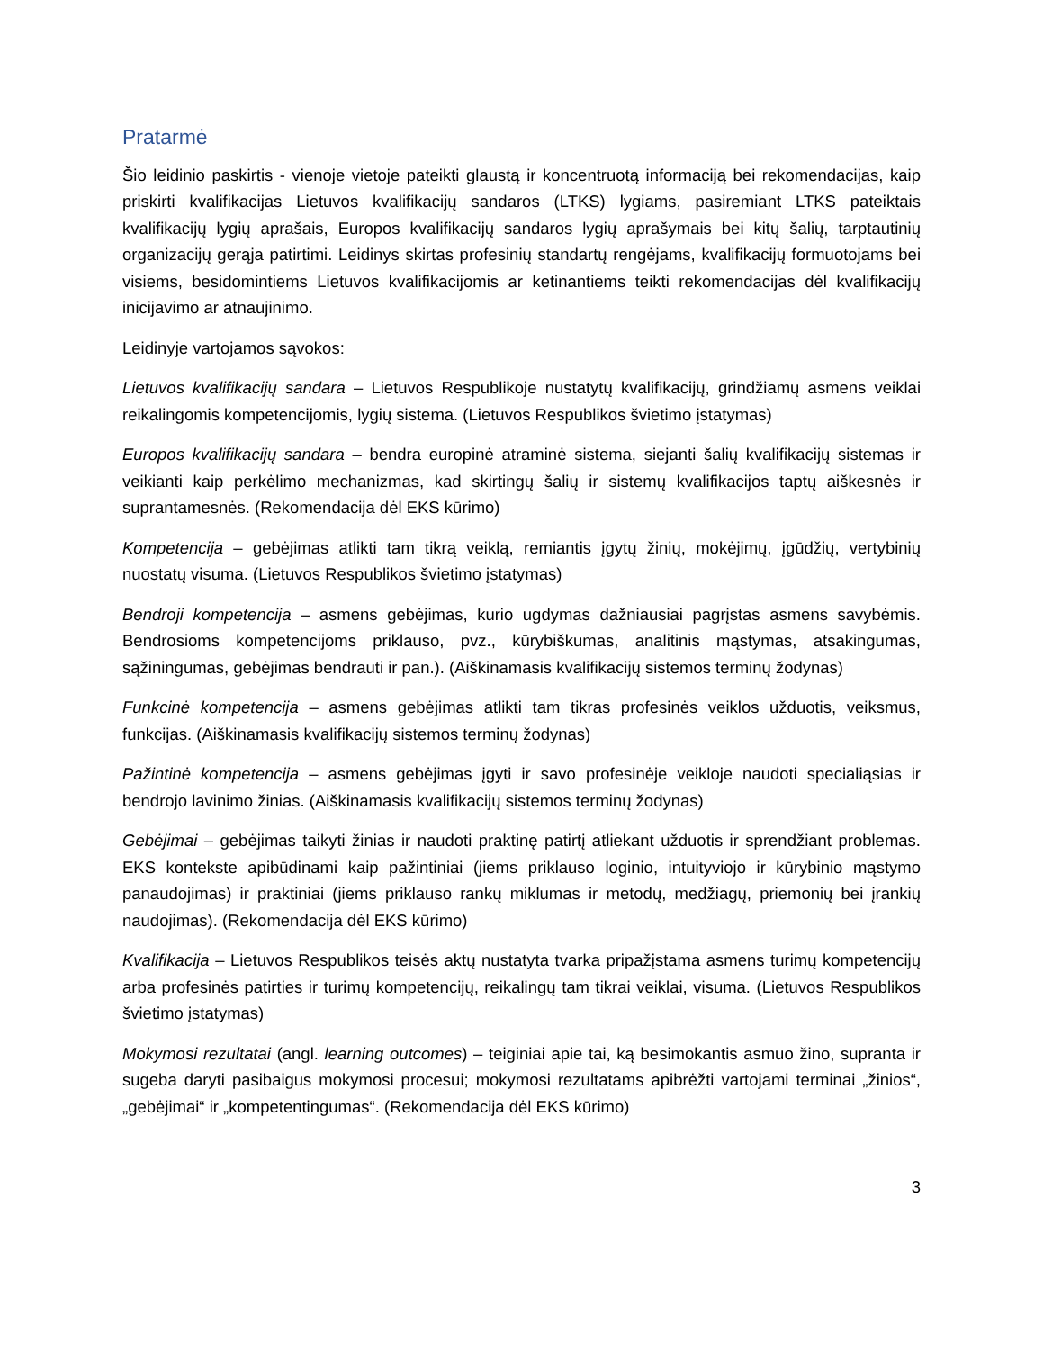Pratarmė
Šio leidinio paskirtis - vienoje vietoje pateikti glaustą ir koncentruotą informaciją bei rekomendacijas, kaip priskirti kvalifikacijas Lietuvos kvalifikacijų sandaros (LTKS) lygiams, pasiremiant LTKS pateiktais kvalifikacijų lygių aprašais, Europos kvalifikacijų sandaros lygių aprašymais bei kitų šalių, tarptautinių organizacijų gerąja patirtimi. Leidinys skirtas profesinių standartų rengėjams, kvalifikacijų formuotojams bei visiems, besidomintiems Lietuvos kvalifikacijomis ar ketinantiems teikti rekomendacijas dėl kvalifikacijų inicijavimo ar atnaujinimo.
Leidinyje vartojamos sąvokos:
Lietuvos kvalifikacijų sandara – Lietuvos Respublikoje nustatytų kvalifikacijų, grindžiamų asmens veiklai reikalingomis kompetencijomis, lygių sistema. (Lietuvos Respublikos švietimo įstatymas)
Europos kvalifikacijų sandara – bendra europinė atraminė sistema, siejanti šalių kvalifikacijų sistemas ir veikianti kaip perkėlimo mechanizmas, kad skirtingų šalių ir sistemų kvalifikacijos taptų aiškesnės ir suprantamesnės. (Rekomendacija dėl EKS kūrimo)
Kompetencija – gebėjimas atlikti tam tikrą veiklą, remiantis įgytų žinių, mokėjimų, įgūdžių, vertybinių nuostatų visuma. (Lietuvos Respublikos švietimo įstatymas)
Bendroji kompetencija – asmens gebėjimas, kurio ugdymas dažniausiai pagrįstas asmens savybėmis. Bendrosioms kompetencijoms priklauso, pvz., kūrybiškumas, analitinis mąstymas, atsakingumas, sąžiningumas, gebėjimas bendrauti ir pan.). (Aiškinamasis kvalifikacijų sistemos terminų žodynas)
Funkcinė kompetencija – asmens gebėjimas atlikti tam tikras profesinės veiklos užduotis, veiksmus, funkcijas. (Aiškinamasis kvalifikacijų sistemos terminų žodynas)
Pažintinė kompetencija – asmens gebėjimas įgyti ir savo profesinėje veikloje naudoti specialiąsias ir bendrojo lavinimo žinias. (Aiškinamasis kvalifikacijų sistemos terminų žodynas)
Gebėjimai – gebėjimas taikyti žinias ir naudoti praktinę patirtį atliekant užduotis ir sprendžiant problemas. EKS kontekste apibūdinami kaip pažintiniai (jiems priklauso loginio, intuityviojo ir kūrybinio mąstymo panaudojimas) ir praktiniai (jiems priklauso rankų miklumas ir metodų, medžiagų, priemonių bei įrankių naudojimas). (Rekomendacija dėl EKS kūrimo)
Kvalifikacija – Lietuvos Respublikos teisės aktų nustatyta tvarka pripažįstama asmens turimų kompetencijų arba profesinės patirties ir turimų kompetencijų, reikalingų tam tikrai veiklai, visuma. (Lietuvos Respublikos švietimo įstatymas)
Mokymosi rezultatai (angl. learning outcomes) – teiginiai apie tai, ką besimokantis asmuo žino, supranta ir sugeba daryti pasibaigus mokymosi procesui; mokymosi rezultatams apibrėžti vartojami terminai „žinios“, „gebėjimai“ ir „kompetentingumas“. (Rekomendacija dėl EKS kūrimo)
3